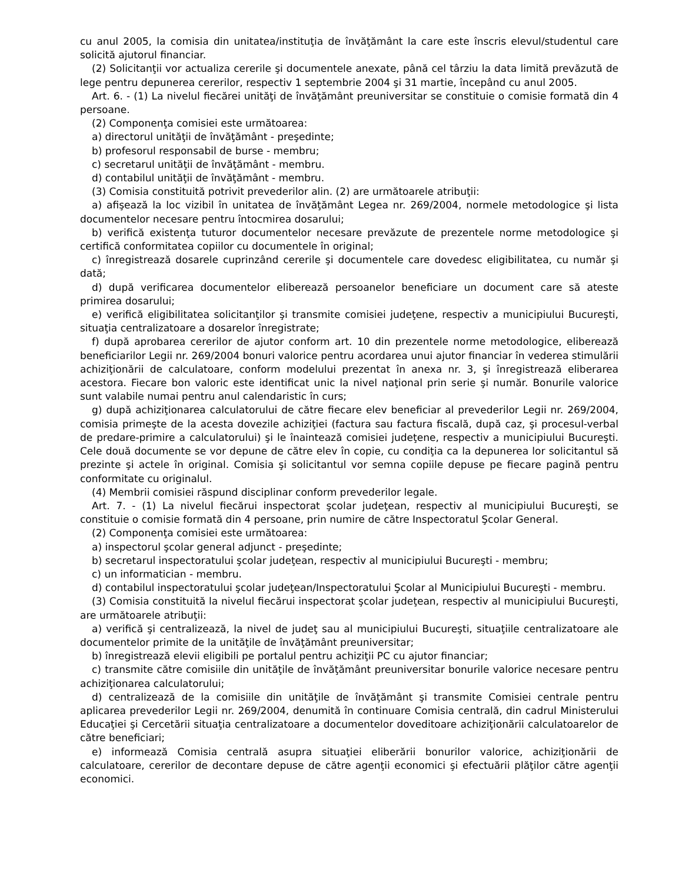cu anul 2005, la comisia din unitatea/instituţia de învăţământ la care este înscris elevul/studentul care solicită ajutorul financiar.
(2) Solicitanţii vor actualiza cererile şi documentele anexate, până cel târziu la data limită prevăzută de lege pentru depunerea cererilor, respectiv 1 septembrie 2004 şi 31 martie, începând cu anul 2005.
Art. 6. - (1) La nivelul fiecărei unităţi de învăţământ preuniversitar se constituie o comisie formată din 4 persoane.
(2) Componenţa comisiei este următoarea:
a) directorul unităţii de învăţământ - preşedinte;
b) profesorul responsabil de burse - membru;
c) secretarul unităţii de învăţământ - membru.
d) contabilul unităţii de învăţământ - membru.
(3) Comisia constituită potrivit prevederilor alin. (2) are următoarele atribuţii:
a) afişează la loc vizibil în unitatea de învăţământ Legea nr. 269/2004, normele metodologice şi lista documentelor necesare pentru întocmirea dosarului;
b) verifică existenţa tuturor documentelor necesare prevăzute de prezentele norme metodologice şi certifică conformitatea copiilor cu documentele în original;
c) înregistrează dosarele cuprinzând cererile şi documentele care dovedesc eligibilitatea, cu număr şi dată;
d) după verificarea documentelor eliberează persoanelor beneficiare un document care să ateste primirea dosarului;
e) verifică eligibilitatea solicitanţilor şi transmite comisiei judeţene, respectiv a municipiului Bucureşti, situaţia centralizatoare a dosarelor înregistrate;
f) după aprobarea cererilor de ajutor conform art. 10 din prezentele norme metodologice, eliberează beneficiarilor Legii nr. 269/2004 bonuri valorice pentru acordarea unui ajutor financiar în vederea stimulării achiziţionării de calculatoare, conform modelului prezentat în anexa nr. 3, şi înregistrează eliberarea acestora. Fiecare bon valoric este identificat unic la nivel naţional prin serie şi număr. Bonurile valorice sunt valabile numai pentru anul calendaristic în curs;
g) după achiziţionarea calculatorului de către fiecare elev beneficiar al prevederilor Legii nr. 269/2004, comisia primeşte de la acesta dovezile achiziţiei (factura sau factura fiscală, după caz, şi procesul-verbal de predare-primire a calculatorului) şi le înaintează comisiei judeţene, respectiv a municipiului Bucureşti. Cele două documente se vor depune de către elev în copie, cu condiţia ca la depunerea lor solicitantul să prezinte şi actele în original. Comisia şi solicitantul vor semna copiile depuse pe fiecare pagină pentru conformitate cu originalul.
(4) Membrii comisiei răspund disciplinar conform prevederilor legale.
Art. 7. - (1) La nivelul fiecărui inspectorat şcolar judeţean, respectiv al municipiului Bucureşti, se constituie o comisie formată din 4 persoane, prin numire de către Inspectoratul Şcolar General.
(2) Componenţa comisiei este următoarea:
a) inspectorul şcolar general adjunct - preşedinte;
b) secretarul inspectoratului şcolar judeţean, respectiv al municipiului Bucureşti - membru;
c) un informatician - membru.
d) contabilul inspectoratului şcolar judeţean/Inspectoratului Şcolar al Municipiului Bucureşti - membru.
(3) Comisia constituită la nivelul fiecărui inspectorat şcolar judeţean, respectiv al municipiului Bucureşti, are următoarele atribuţii:
a) verifică şi centralizează, la nivel de judeţ sau al municipiului Bucureşti, situaţiile centralizatoare ale documentelor primite de la unităţile de învăţământ preuniversitar;
b) înregistrează elevii eligibili pe portalul pentru achiziţii PC cu ajutor financiar;
c) transmite către comisiile din unităţile de învăţământ preuniversitar bonurile valorice necesare pentru achiziţionarea calculatorului;
d) centralizează de la comisiile din unităţile de învăţământ şi transmite Comisiei centrale pentru aplicarea prevederilor Legii nr. 269/2004, denumită în continuare Comisia centrală, din cadrul Ministerului Educaţiei şi Cercetării situaţia centralizatoare a documentelor doveditoare achiziţionării calculatoarelor de către beneficiari;
e) informează Comisia centrală asupra situaţiei eliberării bonurilor valorice, achiziţionării de calculatoare, cererilor de decontare depuse de către agenţii economici şi efectuării plăţilor către agenţii economici.